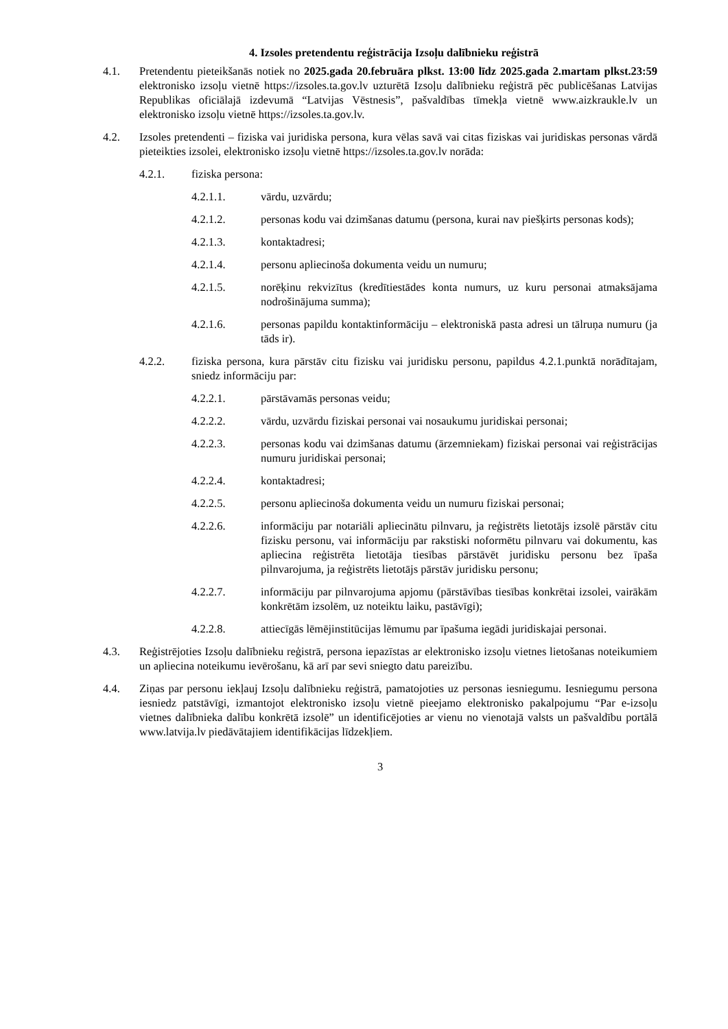4. Izsoles pretendentu reģistrācija Izsoļu dalībnieku reģistrā
4.1. Pretendentu pieteikšanās notiek no 2025.gada 20.februāra plkst. 13:00 līdz 2025.gada 2.martam plkst.23:59 elektronisko izsoļu vietnē https://izsoles.ta.gov.lv uzturētā Izsoļu dalībnieku reģistrā pēc publicēšanas Latvijas Republikas oficiālajā izdevumā “Latvijas Vēstnesis”, pašvaldības tīmekļa vietnē www.aizkraukle.lv un elektronisko izsoļu vietnē https://izsoles.ta.gov.lv.
4.2. Izsoles pretendenti – fiziska vai juridiska persona, kura vēlas savā vai citas fiziskas vai juridiskas personas vārdā pieteikties izsolei, elektronisko izsoļu vietnē https://izsoles.ta.gov.lv norāda:
4.2.1. fiziska persona:
4.2.1.1. vārdu, uzvārdu;
4.2.1.2. personas kodu vai dzimšanas datumu (persona, kurai nav piešķirts personas kods);
4.2.1.3. kontaktadresi;
4.2.1.4. personu apliecinoša dokumenta veidu un numuru;
4.2.1.5. norēķinu rekvizītus (kredītiestādes konta numurs, uz kuru personai atmaksājama nodrošinājuma summa);
4.2.1.6. personas papildu kontaktinformāciju – elektroniskā pasta adresi un tālruņa numuru (ja tāds ir).
4.2.2. fiziska persona, kura pārstāv citu fizisku vai juridisku personu, papildus 4.2.1.punktā norādītajam, sniedz informāciju par:
4.2.2.1. pārstāvamās personas veidu;
4.2.2.2. vārdu, uzvārdu fiziskai personai vai nosaukumu juridiskai personai;
4.2.2.3. personas kodu vai dzimšanas datumu (ārzemniekam) fiziskai personai vai reģistrācijas numuru juridiskai personai;
4.2.2.4. kontaktadresi;
4.2.2.5. personu apliecinoša dokumenta veidu un numuru fiziskai personai;
4.2.2.6. informāciju par notariāli apliecinātu pilnvaru, ja reģistrēts lietotājs izsolē pārstāv citu fizisku personu, vai informāciju par rakstiski noformētu pilnvaru vai dokumentu, kas apliecina reģistrēta lietotāja tiesības pārstāvēt juridisku personu bez īpaša pilnvarojuma, ja reģistrēts lietotājs pārstāv juridisku personu;
4.2.2.7. informāciju par pilnvarojuma apjomu (pārstāvības tiesības konkrētai izsolei, vairākām konkrētām izsolēm, uz noteiktu laiku, pastāvīgi);
4.2.2.8. attiecīgās lēmējinstitūcijas lēmumu par īpašuma iegādi juridiskajai personai.
4.3. Reģistrējoties Izsoļu dalībnieku reģistrā, persona iepazīstas ar elektronisko izsoļu vietnes lietošanas noteikumiem un apliecina noteikumu ievērošanu, kā arī par sevi sniegto datu pareizību.
4.4. Ziņas par personu iekļauj Izsoļu dalībnieku reģistrā, pamatojoties uz personas iesniegumu. Iesniegumu persona iesniedz patstāvīgi, izmantojot elektronisko izsoļu vietnē pieejamo elektronisko pakalpojumu “Par e-izsoļu vietnes dalībnieka dalību konkrētā izsolē” un identificējoties ar vienu no vienotajā valsts un pašvaldību portālā www.latvija.lv piedāvātajiem identifikācijas līdzekļiem.
3